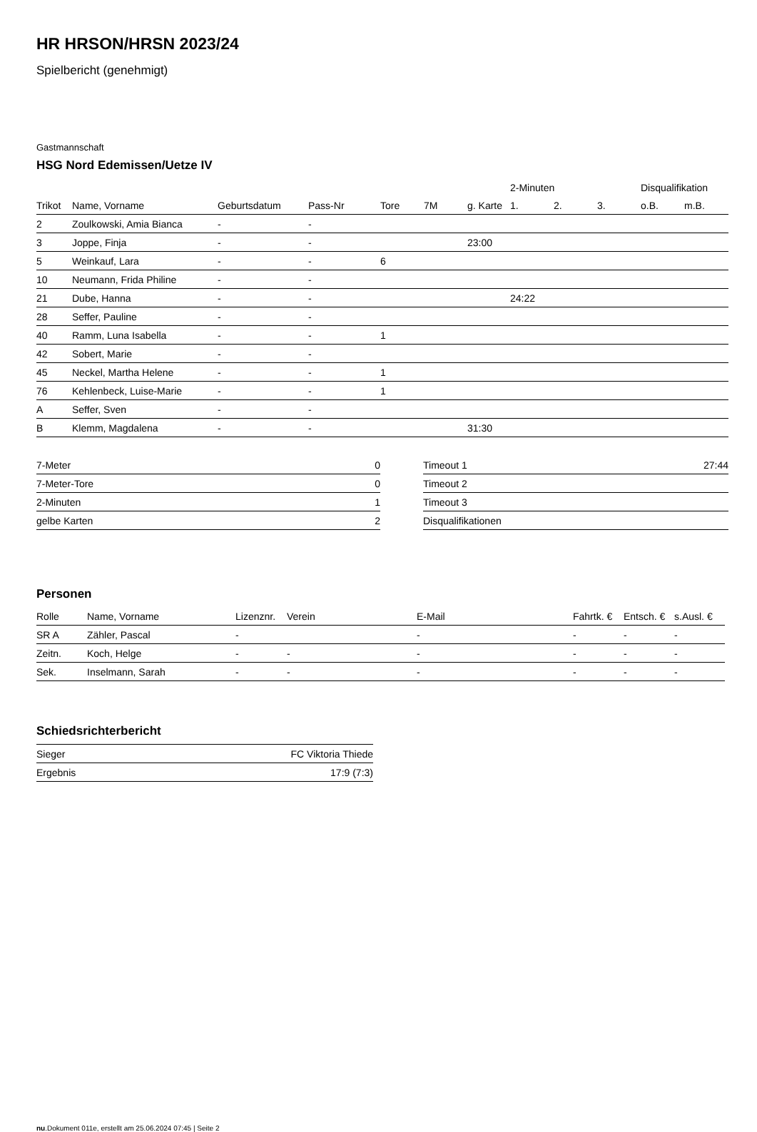HR HRSON/HRSN 2023/24
Spielbericht (genehmigt)
Gastmannschaft
HSG Nord Edemissen/Uetze IV
| | | | | | | | 2-Minuten | | | Disqualifikation | |
| --- | --- | --- | --- | --- | --- | --- | --- | --- | --- | --- | --- |
| Trikot | Name, Vorname | Geburtsdatum | Pass-Nr | Tore | 7M | g. Karte | 1. | 2. | 3. | o.B. | m.B. |
| 2 | Zoulkowski, Amia Bianca | - | - | | | | | | | | |
| 3 | Joppe, Finja | - | - | | | 23:00 | | | | | |
| 5 | Weinkauf, Lara | - | - | 6 | | | | | | | |
| 10 | Neumann, Frida Philine | - | - | | | | | | | | |
| 21 | Dube, Hanna | - | - | | | | 24:22 | | | | |
| 28 | Seffer, Pauline | - | - | | | | | | | | |
| 40 | Ramm, Luna Isabella | - | - | 1 | | | | | | | |
| 42 | Sobert, Marie | - | - | | | | | | | | |
| 45 | Neckel, Martha Helene | - | - | 1 | | | | | | | |
| 76 | Kehlenbeck, Luise-Marie | - | - | 1 | | | | | | | |
| A | Seffer, Sven | - | - | | | | | | | | |
| B | Klemm, Magdalena | - | - | | | 31:30 | | | | | |
| 7-Meter | 0 |
| 7-Meter-Tore | 0 |
| 2-Minuten | 1 |
| gelbe Karten | 2 |
| Timeout 1 | 27:44 |
| Timeout 2 | |
| Timeout 3 | |
| Disqualifikationen | |
Personen
| Rolle | Name, Vorname | Lizenznr. | Verein | E-Mail | Fahrtk. € | Entsch. € | s.Ausl. € |
| --- | --- | --- | --- | --- | --- | --- | --- |
| SR A | Zähler, Pascal | - | | - | - | - | - |
| Zeitn. | Koch, Helge | - | - | - | - | - | - |
| Sek. | Inselmann, Sarah | - | - | - | - | - | - |
Schiedsrichterbericht
| Sieger | FC Viktoria Thiede |
| Ergebnis | 17:9 (7:3) |
nu.Dokument 011e, erstellt am 25.06.2024 07:45 | Seite 2